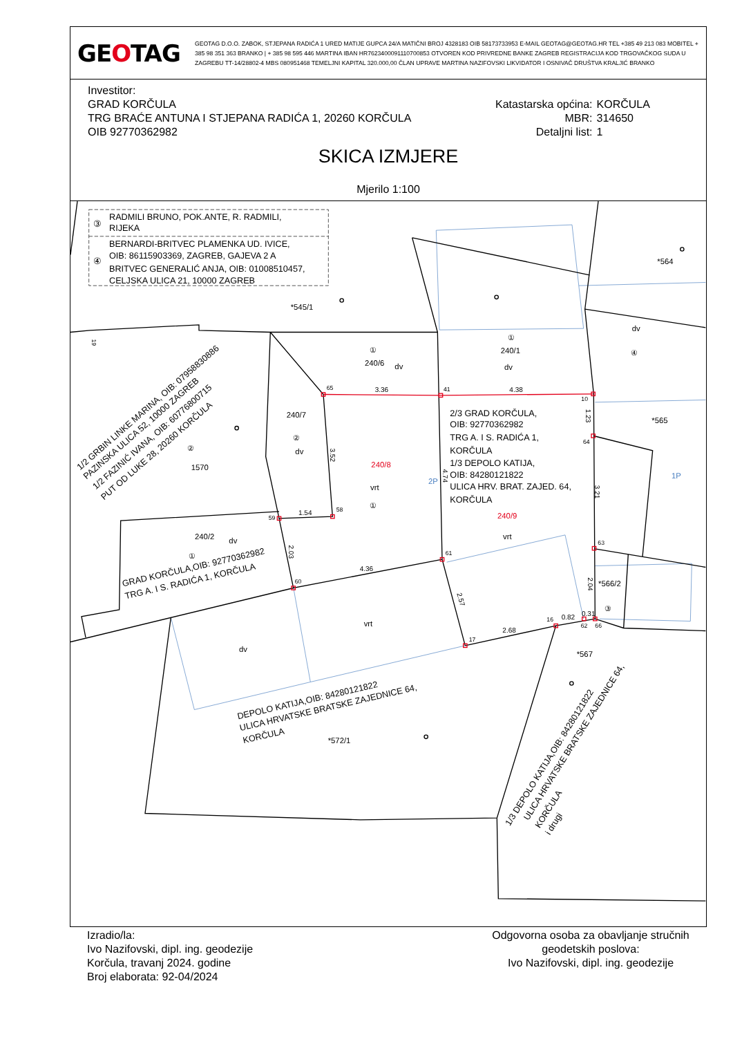GEOTAG
GEOTAG D.O.O. ZABOK, STJEPANA RADIĆA 1 URED MATIJE GUPCA 24/A MATIČNI BROJ 4328183 OIB 58173733953 E-MAIL GEOTAG@GEOTAG.HR TEL +385 49 213 083 MOBITEL + 385 98 351 363 BRANKO | + 385 98 595 446 MARTINA IBAN HR7623400091110700853 OTVOREN KOD PRIVREDNE BANKE ZAGREB REGISTRACIJA KOD TRGOVAČKOG SUDA U ZAGREBU TT-14/28802-4 MBS 080951468 TEMELJNI KAPITAL 320.000,00 ČLAN UPRAVE MARTINA NAZIFOVSKI LIKVIDATOR I OSNIVAČ DRUŠTVA KRALJIĆ BRANKO
Investitor:
GRAD KORČULA
TRG BRAĆE ANTUNA I STJEPANA RADIĆA 1, 20260 KORČULA
OIB 92770362982
| Katastarska općina: | KORČULA |
| MBR: | 314650 |
| Detaljni list: | 1 |
SKICA IZMJERE
Mjerilo 1:100
RADMILI BRUNO, POK.ANTE, R. RADMILI,
RIJEKA
③
BERNARDI-BRITVEC PLAMENKA UD. IVICE,
OIB: 86115903369, ZAGREB, GAJEVA 2 A
④
BRITVEC GENERALIĆ ANJA, OIB: 01008510457,
CELJSKA ULICA 21, 10000 ZAGREB
*545/1
*564
①
240/1
dv
dv
④
①
240/6
dv
240/7
②
dv
240/8
vrt
①
2P
1P
2/3 GRAD KORČULA,
OIB: 92770362982
TRG A. I S. RADIĆA 1,
KORČULA
1/3 DEPOLO KATIJA,
OIB: 84280121822
ULICA HRV. BRAT. ZAJED. 64,
KORČULA
240/9
vrt
*565
*566/2
③
*567
*572/1
1570
②
240/2
dv
①
vrt
dv
1/2 GRBIN LINKE MARINA, OIB: 07958830886
PAZINSKA ULICA 52, 10000 ZAGREB
1/2 FAZINIĆ IVANA, OIB: 60776800715
PUT OD LUKE 28, 20260 KORČULA
GRAD KORČULA,OIB: 92770362982
TRG A. I S. RADIĆA 1, KORČULA
DEPOLO KATIJA,OIB: 84280121822
ULICA HRVATSKE BRATSKE ZAJEDNICE 64,
KORČULA
1/3 DEPOLO KATIJA,OIB: 84280121822
ULICA HRVATSKE BRATSKE ZAJEDNICE 64,
KORČULA
i drugi
65
41
10
64
58
59
61
60
63
16
17
62
66
3.36
4.38
1.54
4.36
2.68
0.82
0.31
3.52
4.74
1.23
3.21
2.04
2.03
2.57
19
Izradio/la:
Ivo Nazifovski, dipl. ing. geodezije
Korčula, travanj 2024. godine
Broj elaborata: 92-04/2024
Odgovorna osoba za obavljanje stručnih geodetskih poslova:
Ivo Nazifovski, dipl. ing. geodezije